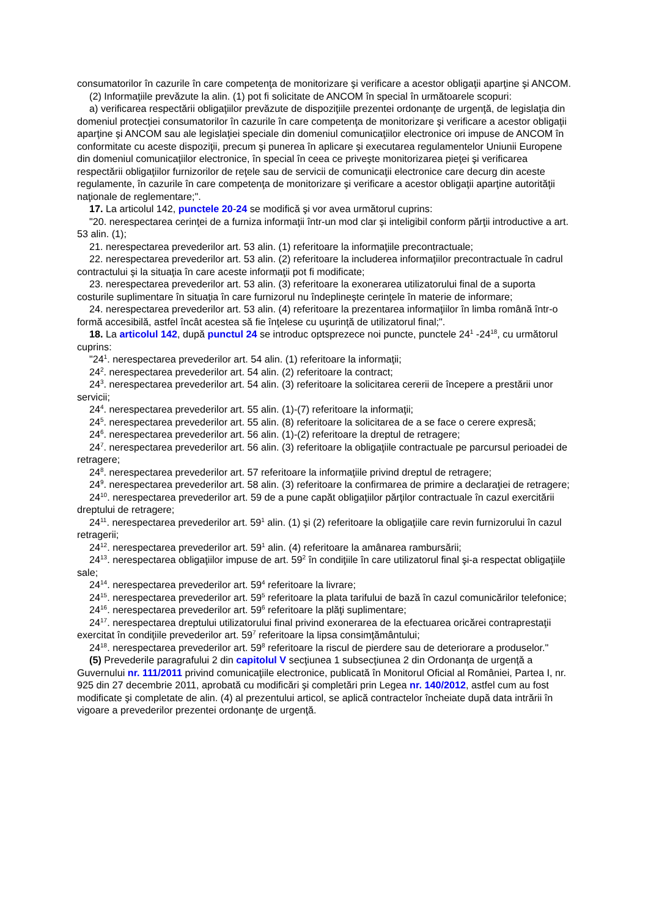consumatorilor în cazurile în care competenţa de monitorizare şi verificare a acestor obligaţii aparţine şi ANCOM.
(2) Informaţiile prevăzute la alin. (1) pot fi solicitate de ANCOM în special în următoarele scopuri:
a) verificarea respectării obligaţiilor prevăzute de dispoziţiile prezentei ordonanţe de urgenţă, de legislaţia din domeniul protecţiei consumatorilor în cazurile în care competenţa de monitorizare şi verificare a acestor obligaţii aparţine şi ANCOM sau ale legislaţiei speciale din domeniul comunicaţiilor electronice ori impuse de ANCOM în conformitate cu aceste dispoziţii, precum şi punerea în aplicare şi executarea regulamentelor Uniunii Europene din domeniul comunicaţiilor electronice, în special în ceea ce priveşte monitorizarea pieţei şi verificarea respectării obligaţiilor furnizorilor de reţele sau de servicii de comunicaţii electronice care decurg din aceste regulamente, în cazurile în care competenţa de monitorizare şi verificare a acestor obligaţii aparţine autorităţii naţionale de reglementare;".
17. La articolul 142, punctele 20-24 se modifică şi vor avea următorul cuprins:
"20. nerespectarea cerinţei de a furniza informaţii într-un mod clar şi inteligibil conform părţii introductive a art. 53 alin. (1);
21. nerespectarea prevederilor art. 53 alin. (1) referitoare la informaţiile precontractuale;
22. nerespectarea prevederilor art. 53 alin. (2) referitoare la includerea informaţiilor precontractuale în cadrul contractului şi la situaţia în care aceste informaţii pot fi modificate;
23. nerespectarea prevederilor art. 53 alin. (3) referitoare la exonerarea utilizatorului final de a suporta costurile suplimentare în situaţia în care furnizorul nu îndeplineşte cerinţele în materie de informare;
24. nerespectarea prevederilor art. 53 alin. (4) referitoare la prezentarea informaţiilor în limba română într-o formă accesibilă, astfel încât acestea să fie înţelese cu uşurinţă de utilizatorul final;".
18. La articolul 142, după punctul 24 se introduc optsprezece noi puncte, punctele 24<sup>1</sup> -24<sup>18</sup>, cu următorul cuprins:
"24<sup>1</sup>. nerespectarea prevederilor art. 54 alin. (1) referitoare la informaţii;
24<sup>2</sup>. nerespectarea prevederilor art. 54 alin. (2) referitoare la contract;
24<sup>3</sup>. nerespectarea prevederilor art. 54 alin. (3) referitoare la solicitarea cererii de începere a prestării unor servicii;
24<sup>4</sup>. nerespectarea prevederilor art. 55 alin. (1)-(7) referitoare la informaţii;
24<sup>5</sup>. nerespectarea prevederilor art. 55 alin. (8) referitoare la solicitarea de a se face o cerere expresă;
24<sup>6</sup>. nerespectarea prevederilor art. 56 alin. (1)-(2) referitoare la dreptul de retragere;
24<sup>7</sup>. nerespectarea prevederilor art. 56 alin. (3) referitoare la obligaţiile contractuale pe parcursul perioadei de retragere;
24<sup>8</sup>. nerespectarea prevederilor art. 57 referitoare la informaţiile privind dreptul de retragere;
24<sup>9</sup>. nerespectarea prevederilor art. 58 alin. (3) referitoare la confirmarea de primire a declaraţiei de retragere;
24<sup>10</sup>. nerespectarea prevederilor art. 59 de a pune capăt obligaţiilor părţilor contractuale în cazul exercitării dreptului de retragere;
24<sup>11</sup>. nerespectarea prevederilor art. 59<sup>1</sup> alin. (1) şi (2) referitoare la obligaţiile care revin furnizorului în cazul retragerii;
24<sup>12</sup>. nerespectarea prevederilor art. 59<sup>1</sup> alin. (4) referitoare la amânarea rambursării;
24<sup>13</sup>. nerespectarea obligaţiilor impuse de art. 59<sup>2</sup> în condiţiile în care utilizatorul final şi-a respectat obligaţiile sale;
24<sup>14</sup>. nerespectarea prevederilor art. 59<sup>4</sup> referitoare la livrare;
24<sup>15</sup>. nerespectarea prevederilor art. 59<sup>5</sup> referitoare la plata tarifului de bază în cazul comunicărilor telefonice;
24<sup>16</sup>. nerespectarea prevederilor art. 59<sup>6</sup> referitoare la plăţi suplimentare;
24<sup>17</sup>. nerespectarea dreptului utilizatorului final privind exonerarea de la efectuarea oricărei contraprestaţii exercitat în condiţiile prevederilor art. 59<sup>7</sup> referitoare la lipsa consimţământului;
24<sup>18</sup>. nerespectarea prevederilor art. 59<sup>8</sup> referitoare la riscul de pierdere sau de deteriorare a produselor."
(5) Prevederile paragrafului 2 din capitolul V secţiunea 1 subsecţiunea 2 din Ordonanţa de urgenţă a Guvernului nr. 111/2011 privind comunicaţiile electronice, publicată în Monitorul Oficial al României, Partea I, nr. 925 din 27 decembrie 2011, aprobată cu modificări şi completări prin Legea nr. 140/2012, astfel cum au fost modificate şi completate de alin. (4) al prezentului articol, se aplică contractelor încheiate după data intrării în vigoare a prevederilor prezentei ordonanţe de urgenţă.